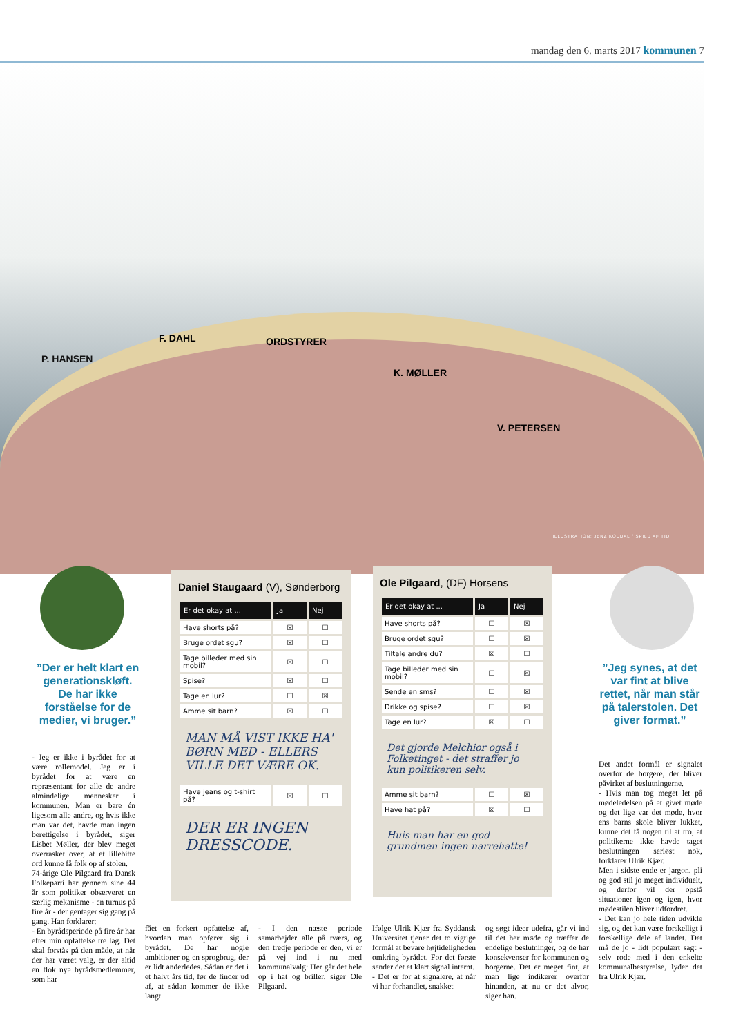mandag den 6. marts 2017 kommunen 7
P. HANSEN
F. DAHL ORDSTYRER
K. MØLLER
V. PETERSEN
ILLUSTRATION: JENZ KOUDAL / SPILD AF TID
”Der er helt klart en generationskløft. De har ikke forståelse for de medier, vi bruger.”
”Jeg synes, at det var fint at blive rettet, når man står på talerstolen. Det giver format.”
Daniel Staugaard (V), Sønderborg
| Er det okay at ... | Ja | Nej |
| --- | --- | --- |
| Have shorts på? | ☒ | ☐ |
| Bruge ordet sgu? | ☒ | ☐ |
| Tage billeder med sin mobil? | ☒ | ☐ |
| Spise? | ☒ | ☐ |
| Tage en lur? | ☐ | ☒ |
| Amme sit barn? | ☒ | ☐ |
MAN MÅ VIST IKKE HA' BØRN MED - ELLERS VILLE DET VÆRE OK.
| Have jeans og t-shirt på? | ☒ | ☐ |
DER ER INGEN DRESSCODE.
Ole Pilgaard, (DF) Horsens
| Er det okay at ... | Ja | Nej |
| --- | --- | --- |
| Have shorts på? | ☐ | ☒ |
| Bruge ordet sgu? | ☐ | ☒ |
| Tiltale andre du? | ☒ | ☐ |
| Tage billeder med sin mobil? | ☐ | ☒ |
| Sende en sms? | ☐ | ☒ |
| Drikke og spise? | ☐ | ☒ |
| Tage en lur? | ☒ | ☐ |
Det gjorde Melchior også i Folketinget - det straffer jo kun politikeren selv.
| Amme sit barn? | ☐ | ☒ |
| Have hat på? | ☒ | ☐ |
Huis man har en god grundmen ingen narrehatte!
- Jeg er ikke i byrådet for at være rollemodel. Jeg er i byrådet for at være en repræsentant for alle de andre almindelige mennesker i kommunen. Man er bare én ligesom alle andre, og hvis ikke man var det, havde man ingen berettigelse i byrådet, siger Lisbet Møller, der blev meget overrasket over, at et lillebitte ord kunne få folk op af stolen.
74-årige Ole Pilgaard fra Dansk Folkeparti har gennem sine 44 år som politiker observeret en særlig mekanisme - en turnus på fire år - der gentager sig gang på gang. Han forklarer:
- En byrådsperiode på fire år har efter min opfattelse tre lag. Det skal forstås på den måde, at når der har været valg, er der altid en flok nye byrådsmedlemmer, som har
fået en forkert opfattelse af, hvordan man opfører sig i byrådet. De har nogle ambitioner og en sprogbrug, der er lidt anderledes. Sådan er det i et halvt års tid, før de finder ud af, at sådan kommer de ikke langt.
- I den næste periode samarbejder alle på tværs, og den tredje periode er den, vi er på vej ind i nu med kommunalvalg: Her går det hele op i hat og briller, siger Ole Pilgaard.
Ifølge Ulrik Kjær fra Syddansk Universitet tjener det to vigtige formål at bevare højtideligheden omkring byrådet. For det første sender det et klart signal internt.
- Det er for at signalere, at når vi har forhandlet, snakket
og søgt ideer udefra, går vi ind til det her møde og træffer de endelige beslutninger, og de har konsekvenser for kommunen og borgerne. Det er meget fint, at man lige indikerer overfor hinanden, at nu er det alvor, siger han.
Det andet formål er signalet overfor de borgere, der bliver påvirket af beslutningerne.
- Hvis man tog meget let på mødeledelsen på et givet møde og det lige var det møde, hvor ens barns skole bliver lukket, kunne det få nogen til at tro, at politikerne ikke havde taget beslutningen seriøst nok, forklarer Ulrik Kjær.
Men i sidste ende er jargon, pli og god stil jo meget individuelt, og derfor vil der opstå situationer igen og igen, hvor mødestilen bliver udfordret.
- Det kan jo hele tiden udvikle sig, og det kan være forskelligt i forskellige dele af landet. Det må de jo - lidt populært sagt - selv rode med i den enkelte kommunalbestyrelse, lyder det fra Ulrik Kjær.